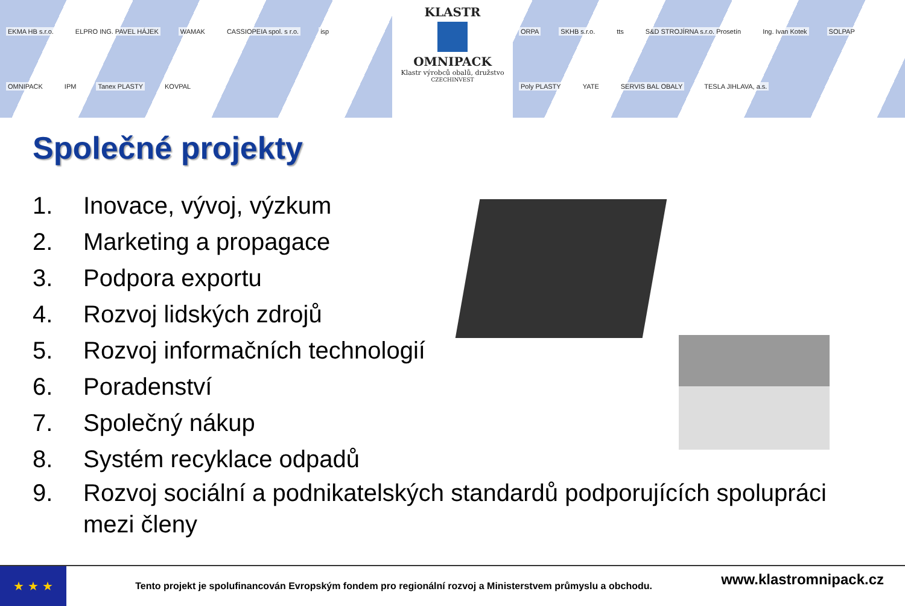EKMA HB s.r.o. ELPRO ING. PAVEL HÁJEK WAMAK CASSIOPEIA spol. s r.o. isp OMNIPACK IPM Tanex PLASTY KOVPAL
KLASTR
OMNIPACK
Klastr výrobců obalů, družstvo
CZECHINVEST
ORPA SKHB s.r.o. tts S&D STROJÍRNA s.r.o. Prosetín Ing. Ivan Kotek SOLPAP Poly PLASTY YATE SERVIS BAL OBALY TESLA JIHLAVA, a.s.
Společné projekty
1. Inovace, vývoj, výzkum
2. Marketing a propagace
3. Podpora exportu
4. Rozvoj lidských zdrojů
5. Rozvoj informačních technologií
6. Poradenství
7. Společný nákup
8. Systém recyklace odpadů
9. Rozvoj sociální a podnikatelských standardů podporujících spolupráci mezi členy
★ ★ ★
Tento projekt je spolufinancován Evropským fondem pro regionální rozvoj a Ministerstvem průmyslu a obchodu.
www.klastromnipack.cz